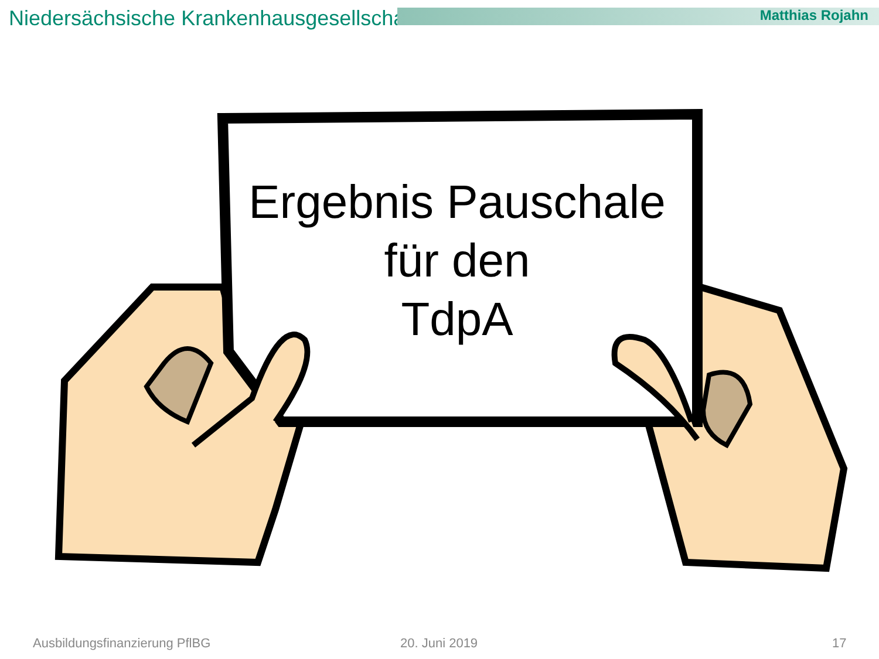Niedersächsische Krankenhausgesellschaft
Matthias Rojahn
Ergebnis Pauschale
für den
TdpA
Ausbildungsfinanzierung PflBG 20. Juni 2019 17